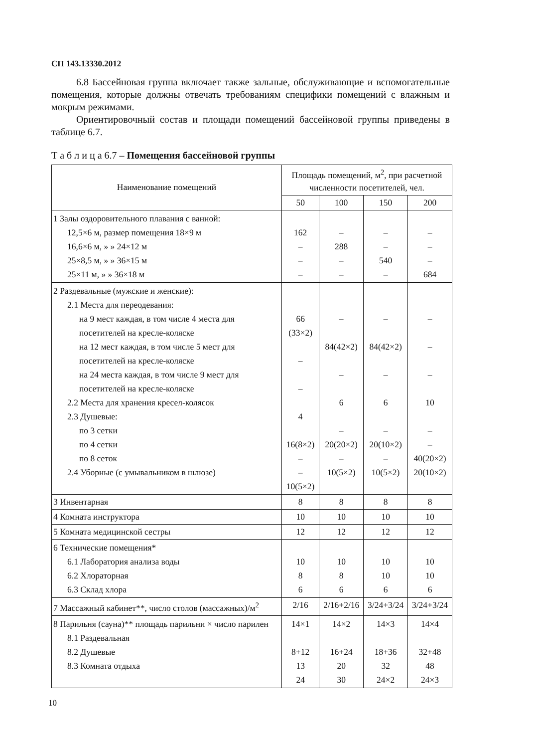СП 143.13330.2012
6.8 Бассейновая группа включает также зальные, обслуживающие и вспомогательные помещения, которые должны отвечать требованиям специфики помещений с влажным и мокрым режимами.
Ориентировочный состав и площади помещений бассейновой группы приведены в таблице 6.7.
Т а б л и ц а 6.7 – Помещения бассейновой группы
| Наименование помещений | Площадь помещений, м<sup>2</sup>, при расчетной численности посетителей, чел. | | | |
| --- | --- | --- | --- | --- |
| | 50 | 100 | 150 | 200 |
| 1 Залы оздоровительного плавания с ванной: 12,5×6 м, размер помещения 18×9 м 16,6×6 м, » » 24×12 м 25×8,5 м, » » 36×15 м 25×11 м, » » 36×18 м | 162 – – – | – 288 – – | – – 540 – | – – – 684 |
| 2 Раздевальные (мужские и женские): 2.1 Места для переодевания: на 9 мест каждая, в том числе 4 места для посетителей на кресле-коляске на 12 мест каждая, в том числе 5 мест для посетителей на кресле-коляске на 24 места каждая, в том числе 9 мест для посетителей на кресле-коляске 2.2 Места для хранения кресел-колясок 2.3 Душевые: по 3 сетки по 4 сетки по 8 сеток 2.4 Уборные (с умывальником в шлюзе) | 66 (33×2) – – 4 16(8×2) – – 10(5×2) | – 84(42×2) – 6 – 20(20×2) – 10(5×2) | – 84(42×2) – 6 – 20(10×2) – 10(5×2) | – – – 10 – – 40(20×2) 20(10×2) |
| 3 Инвентарная | 8 | 8 | 8 | 8 |
| 4 Комната инструктора | 10 | 10 | 10 | 10 |
| 5 Комната медицинской сестры | 12 | 12 | 12 | 12 |
| 6 Технические помещения* 6.1 Лаборатория анализа воды 6.2 Хлораторная 6.3 Склад хлора | 10 8 6 | 10 8 6 | 10 10 6 | 10 10 6 |
| 7 Массажный кабинет**, число столов (массажных)/м<sup>2</sup> | 2/16 | 2/16+2/16 | 3/24+3/24 | 3/24+3/24 |
| 8 Парильня (сауна)** площадь парильни × число парилен 8.1 Раздевальная 8.2 Душевые 8.3 Комната отдыха | 14×1 8+12 13 24 | 14×2 16+24 20 30 | 14×3 18+36 32 24×2 | 14×4 32+48 48 24×3 |
10